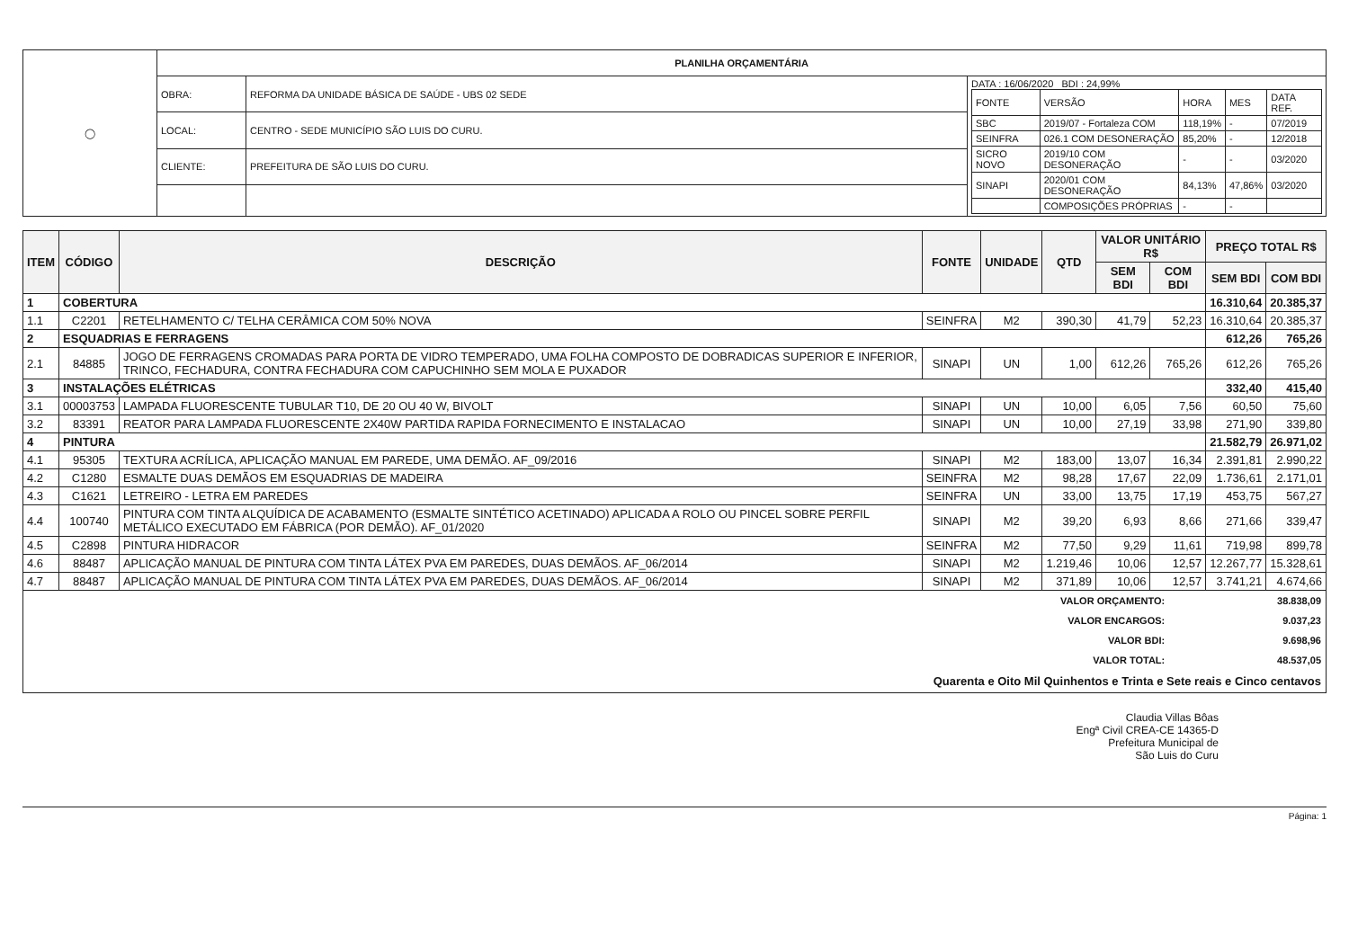| ◯ | PLANILHA ORÇAMENTÁRIA | | |
| | OBRA: | REFORMA DA UNIDADE BÁSICA DE SAÚDE - UBS 02 SEDE | DATA : 16/06/2020 BDI : 24,99% / FONTE / VERSÃO / HORA / MES / DATA REF. / / SBC / 2019/07 - Fortaleza COM / 118,19% / - / 07/2019 / / SEINFRA / 026.1 COM DESONERAÇÃO / 85,20% / - / 12/2018 / / SICRO NOVO / 2019/10 COM DESONERAÇÃO / - / - / 03/2020 / / SINAPI / 2020/01 COM DESONERAÇÃO / 84,13% / 47,86% / 03/2020 / / / COMPOSIÇÕES PRÓPRIAS / - / - / / |
| | LOCAL: | CENTRO - SEDE MUNICÍPIO SÃO LUIS DO CURU. | |
| | CLIENTE: | PREFEITURA DE SÃO LUIS DO CURU. | |
| ITEM | CÓDIGO | DESCRIÇÃO | FONTE | UNIDADE | QTD | VALOR UNITÁRIO R$ | | PREÇO TOTAL R$ | |
| --- | --- | --- | --- | --- | --- | --- | --- | --- | --- |
| | | | | | | SEM BDI | COM BDI | SEM BDI | COM BDI |
| 1 | COBERTURA | | | | | | | 16.310,64 | 20.385,37 |
| 1.1 | C2201 | RETELHAMENTO C/ TELHA CERÂMICA COM 50% NOVA | SEINFRA | M2 | 390,30 | 41,79 | 52,23 | 16.310,64 | 20.385,37 |
| 2 | ESQUADRIAS E FERRAGENS | | | | | | | 612,26 | 765,26 |
| 2.1 | 84885 | JOGO DE FERRAGENS CROMADAS PARA PORTA DE VIDRO TEMPERADO, UMA FOLHA COMPOSTO DE DOBRADICAS SUPERIOR E INFERIOR, TRINCO, FECHADURA, CONTRA FECHADURA COM CAPUCHINHO SEM MOLA E PUXADOR | SINAPI | UN | 1,00 | 612,26 | 765,26 | 612,26 | 765,26 |
| 3 | INSTALAÇÕES ELÉTRICAS | | | | | | | 332,40 | 415,40 |
| 3.1 | 00003753 | LAMPADA FLUORESCENTE TUBULAR T10, DE 20 OU 40 W, BIVOLT | SINAPI | UN | 10,00 | 6,05 | 7,56 | 60,50 | 75,60 |
| 3.2 | 83391 | REATOR PARA LAMPADA FLUORESCENTE 2X40W PARTIDA RAPIDA FORNECIMENTO E INSTALACAO | SINAPI | UN | 10,00 | 27,19 | 33,98 | 271,90 | 339,80 |
| 4 | PINTURA | | | | | | | 21.582,79 | 26.971,02 |
| 4.1 | 95305 | TEXTURA ACRÍLICA, APLICAÇÃO MANUAL EM PAREDE, UMA DEMÃO. AF_09/2016 | SINAPI | M2 | 183,00 | 13,07 | 16,34 | 2.391,81 | 2.990,22 |
| 4.2 | C1280 | ESMALTE DUAS DEMÃOS EM ESQUADRIAS DE MADEIRA | SEINFRA | M2 | 98,28 | 17,67 | 22,09 | 1.736,61 | 2.171,01 |
| 4.3 | C1621 | LETREIRO - LETRA EM PAREDES | SEINFRA | UN | 33,00 | 13,75 | 17,19 | 453,75 | 567,27 |
| 4.4 | 100740 | PINTURA COM TINTA ALQUÍDICA DE ACABAMENTO (ESMALTE SINTÉTICO ACETINADO) APLICADA A ROLO OU PINCEL SOBRE PERFIL METÁLICO EXECUTADO EM FÁBRICA (POR DEMÃO). AF_01/2020 | SINAPI | M2 | 39,20 | 6,93 | 8,66 | 271,66 | 339,47 |
| 4.5 | C2898 | PINTURA HIDRACOR | SEINFRA | M2 | 77,50 | 9,29 | 11,61 | 719,98 | 899,78 |
| 4.6 | 88487 | APLICAÇÃO MANUAL DE PINTURA COM TINTA LÁTEX PVA EM PAREDES, DUAS DEMÃOS. AF_06/2014 | SINAPI | M2 | 1.219,46 | 10,06 | 12,57 | 12.267,77 | 15.328,61 |
| 4.7 | 88487 | APLICAÇÃO MANUAL DE PINTURA COM TINTA LÁTEX PVA EM PAREDES, DUAS DEMÃOS. AF_06/2014 | SINAPI | M2 | 371,89 | 10,06 | 12,57 | 3.741,21 | 4.674,66 |
| / VALOR ORÇAMENTO: / 38.838,09 / / VALOR ENCARGOS: / 9.037,23 / / VALOR BDI: / 9.698,96 / / VALOR TOTAL: / 48.537,05 / / Quarenta e Oito Mil Quinhentos e Trinta e Sete reais e Cinco centavos / / | | | | | | | | | |
Claudia Villas Bôas
Engª Civil CREA-CE 14365-D
Prefeitura Municipal de
São Luis do Curu
Página: 1